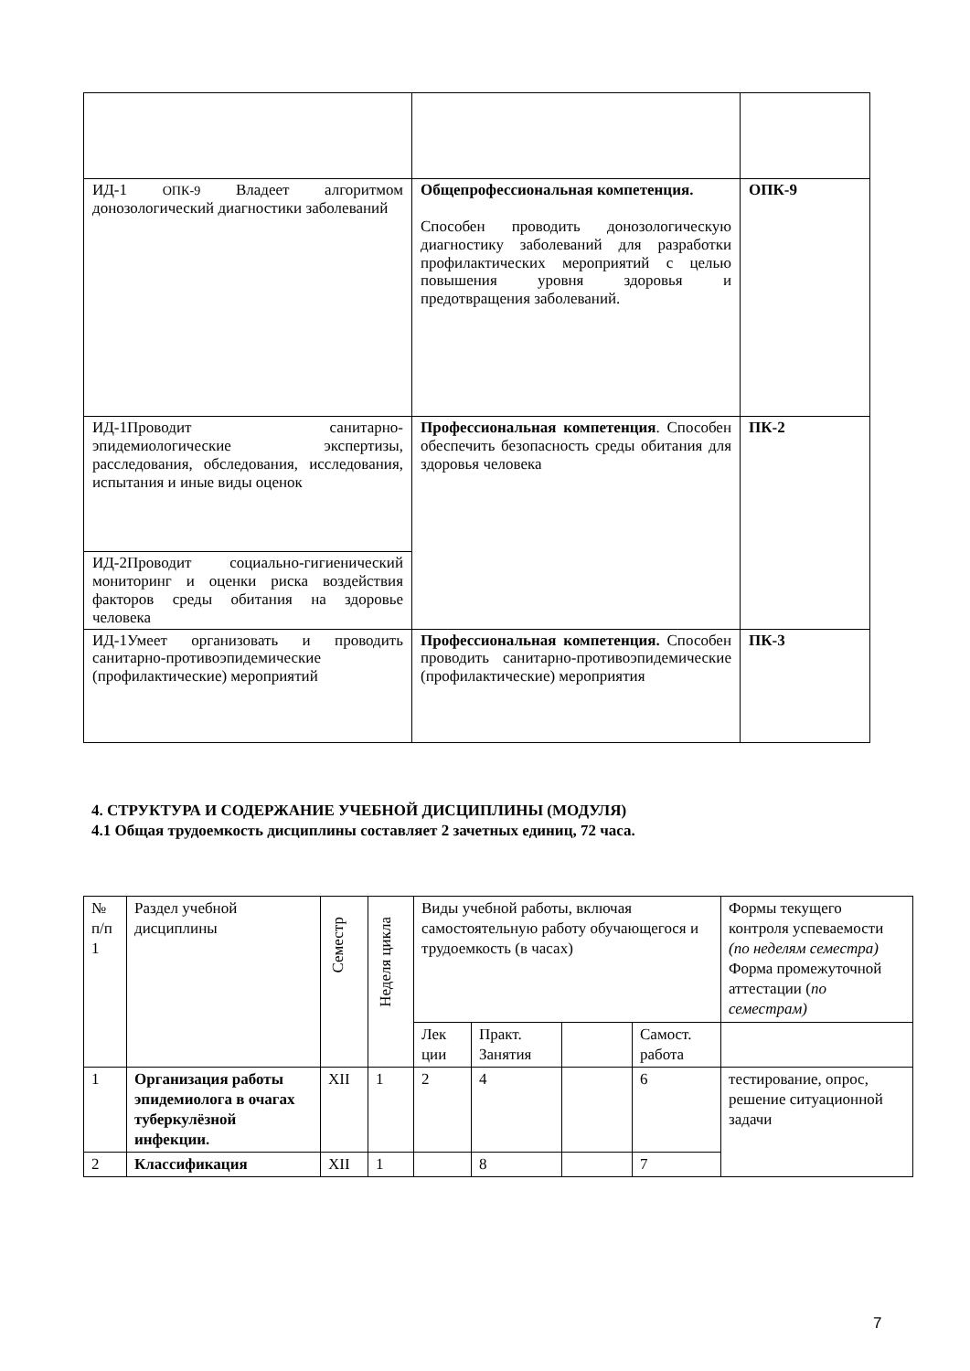| ИД-1 ОПК-9 Владеет алгоритмом донозологический диагностики заболеваний | Общепрофессиональная компетенция. Способен проводить донозологическую диагностику заболеваний для разработки профилактических мероприятий с целью повышения уровня здоровья и предотвращения заболеваний. | ОПК-9 |
| ИД-1Проводит санитарно-эпидемиологические экспертизы, расследования, обследования, исследования, испытания и иные виды оценок | Профессиональная компетенция . Способен обеспечить безопасность среды обитания для здоровья человека | ПК-2 |
| ИД-2Проводит социально-гигиенический мониторинг и оценки риска воздействия факторов среды обитания на здоровье человека | | |
| ИД-1Умеет организовать и проводить санитарно-противоэпидемические (профилактические) мероприятий | Профессиональная компетенция. Способен проводить санитарно-противоэпидемические (профилактические) мероприятия | ПК-3 |
4. СТРУКТУРА И СОДЕРЖАНИЕ УЧЕБНОЙ ДИСЦИПЛИНЫ (МОДУЛЯ)
4.1 Общая трудоемкость дисциплины составляет 2 зачетных единиц, 72 часа.
| № п/п 1 | Раздел учебной дисциплины | Семестр | Неделя цикла | Виды учебной работы, включая самостоятельную работу обучающегося и трудоемкость (в часах) | | | | Формы текущего контроля успеваемости (по неделям семестра) Форма промежуточной аттестации ( по семестрам) |
| --- | --- | --- | --- | --- | --- | --- | --- | --- |
| | | | | Лек ции | Практ. Занятия | | Самост. работа | |
| 1 | Организация работы эпидемиолога в очагах туберкулёзной инфекции. | XII | 1 | 2 | 4 | | 6 | тестирование, опрос, решение ситуационной задачи |
| 2 | Классификация | XII | 1 | | 8 | | 7 | |
7